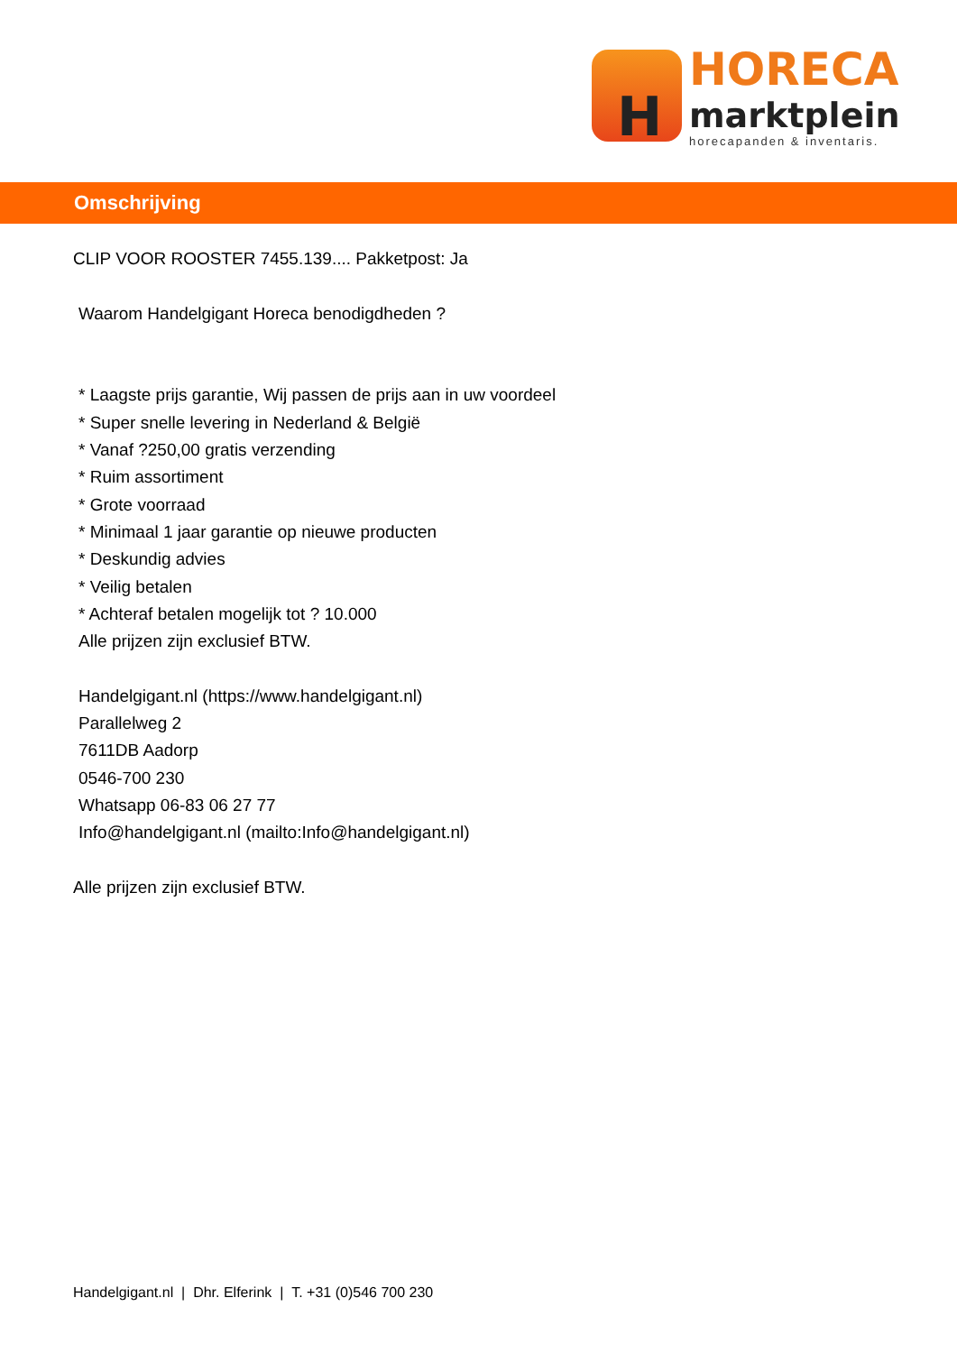H
HORECA
marktplein
horecapanden & inventaris.
Omschrijving
CLIP VOOR ROOSTER 7455.139.... Pakketpost: Ja
Waarom Handelgigant Horeca benodigdheden ?
* Laagste prijs garantie, Wij passen de prijs aan in uw voordeel
* Super snelle levering in Nederland & België
* Vanaf ?250,00 gratis verzending
* Ruim assortiment
* Grote voorraad
* Minimaal 1 jaar garantie op nieuwe producten
* Deskundig advies
* Veilig betalen
* Achteraf betalen mogelijk tot ? 10.000
Alle prijzen zijn exclusief BTW.
Handelgigant.nl (https://www.handelgigant.nl)
Parallelweg 2
7611DB Aadorp
0546-700 230
Whatsapp 06-83 06 27 77
Info@handelgigant.nl (mailto:Info@handelgigant.nl)
Alle prijzen zijn exclusief BTW.
Handelgigant.nl | Dhr. Elferink | T. +31 (0)546 700 230